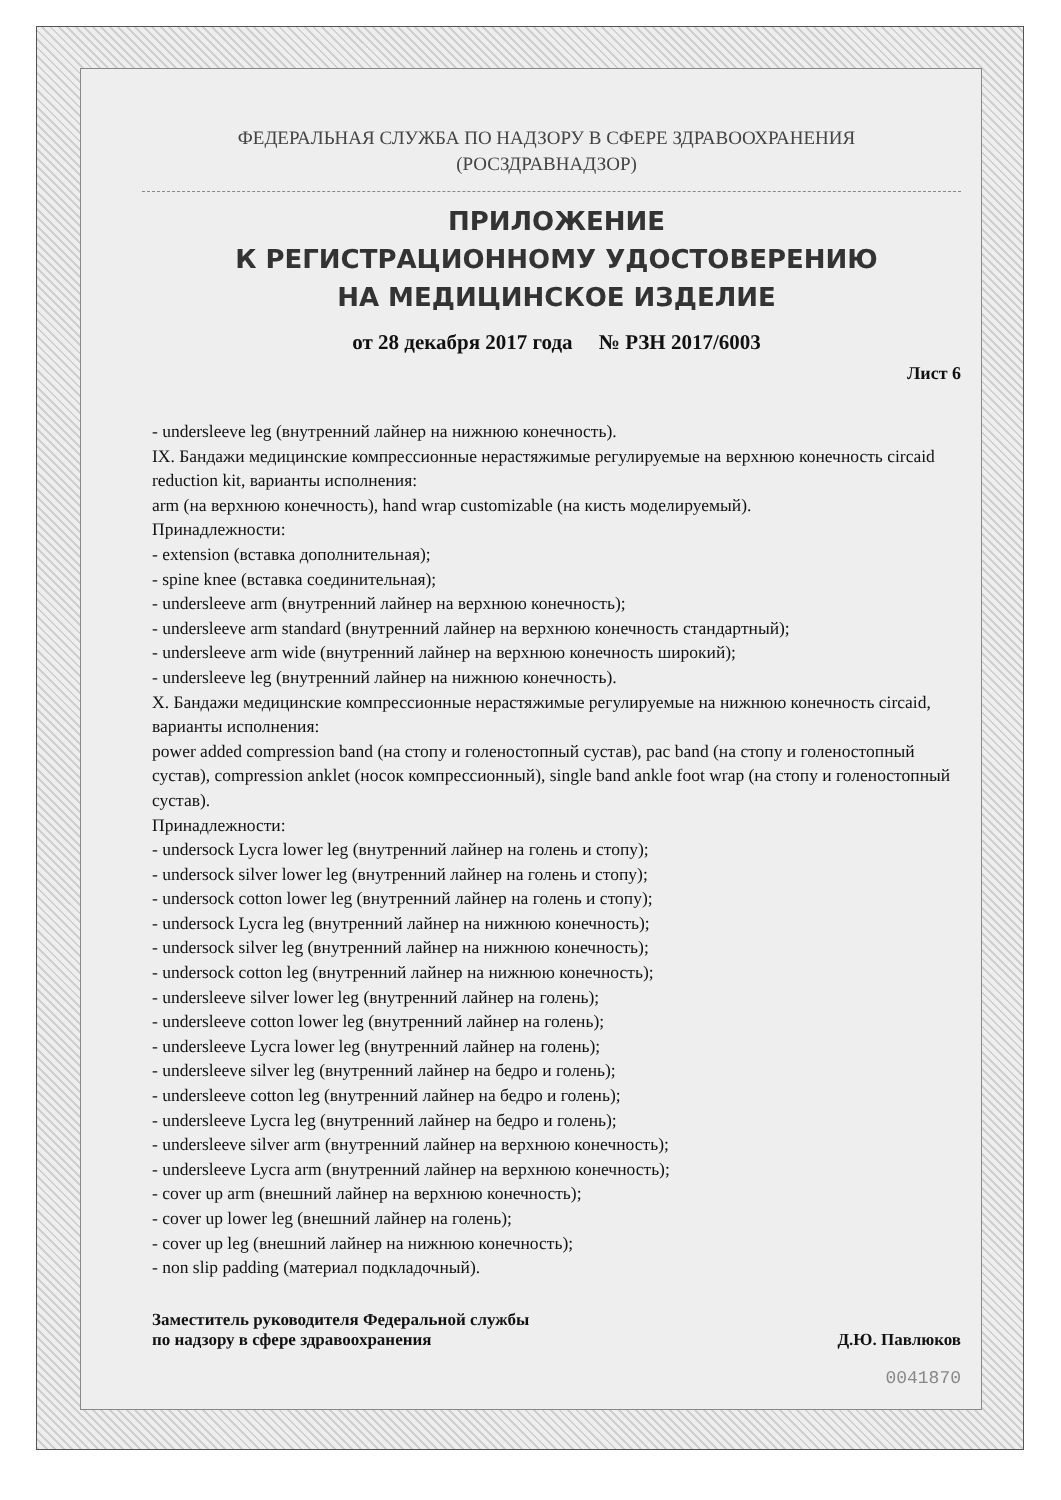ФЕДЕРАЛЬНАЯ СЛУЖБА ПО НАДЗОРУ В СФЕРЕ ЗДРАВООХРАНЕНИЯ
(РОСЗДРАВНАДЗОР)
ПРИЛОЖЕНИЕ
К РЕГИСТРАЦИОННОМУ УДОСТОВЕРЕНИЮ
НА МЕДИЦИНСКОЕ ИЗДЕЛИЕ
от 28 декабря 2017 года № РЗН 2017/6003
Лист 6
- undersleeve leg (внутренний лайнер на нижнюю конечность).
IX. Бандажи медицинские компрессионные нерастяжимые регулируемые на верхнюю конечность circaid reduction kit, варианты исполнения:
arm (на верхнюю конечность), hand wrap customizable (на кисть моделируемый).
Принадлежности:
- extension (вставка дополнительная);
- spine knee (вставка соединительная);
- undersleeve arm (внутренний лайнер на верхнюю конечность);
- undersleeve arm standard (внутренний лайнер на верхнюю конечность стандартный);
- undersleeve arm wide (внутренний лайнер на верхнюю конечность широкий);
- undersleeve leg (внутренний лайнер на нижнюю конечность).
X. Бандажи медицинские компрессионные нерастяжимые регулируемые на нижнюю конечность circaid, варианты исполнения:
power added compression band (на стопу и голеностопный сустав), pac band (на стопу и голеностопный сустав), compression anklet (носок компрессионный), single band ankle foot wrap (на стопу и голеностопный сустав).
Принадлежности:
- undersock Lycra lower leg (внутренний лайнер на голень и стопу);
- undersock silver lower leg (внутренний лайнер на голень и стопу);
- undersock cotton lower leg (внутренний лайнер на голень и стопу);
- undersock Lycra leg (внутренний лайнер на нижнюю конечность);
- undersock silver leg (внутренний лайнер на нижнюю конечность);
- undersock cotton leg (внутренний лайнер на нижнюю конечность);
- undersleeve silver lower leg (внутренний лайнер на голень);
- undersleeve cotton lower leg (внутренний лайнер на голень);
- undersleeve Lycra lower leg (внутренний лайнер на голень);
- undersleeve silver leg (внутренний лайнер на бедро и голень);
- undersleeve cotton leg (внутренний лайнер на бедро и голень);
- undersleeve Lycra leg (внутренний лайнер на бедро и голень);
- undersleeve silver arm (внутренний лайнер на верхнюю конечность);
- undersleeve Lycra arm (внутренний лайнер на верхнюю конечность);
- cover up arm (внешний лайнер на верхнюю конечность);
- cover up lower leg (внешний лайнер на голень);
- cover up leg (внешний лайнер на нижнюю конечность);
- non slip padding (материал подкладочный).
Заместитель руководителя Федеральной службы
по надзору в сфере здравоохранения
Д.Ю. Павлюков
0041870